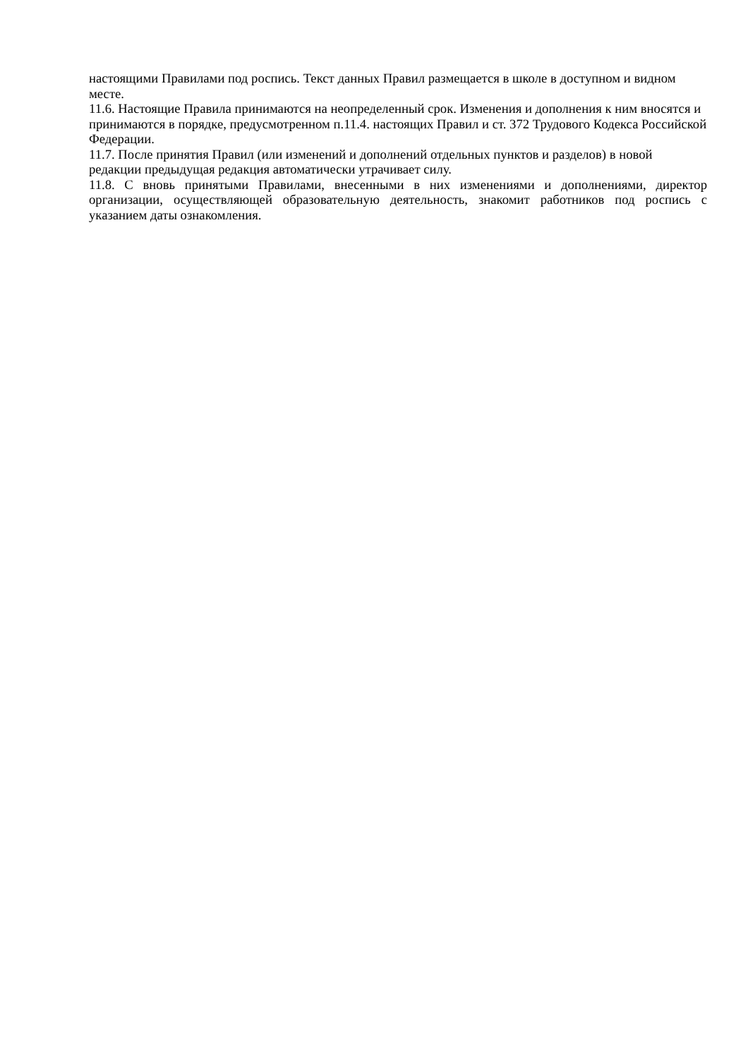настоящими Правилами под роспись. Текст данных Правил размещается в школе в доступном и видном месте.
11.6. Настоящие Правила принимаются на неопределенный срок. Изменения и дополнения к ним вносятся и принимаются в порядке, предусмотренном п.11.4. настоящих Правил и ст. 372 Трудового Кодекса Российской Федерации.
11.7. После принятия Правил (или изменений и дополнений отдельных пунктов и разделов) в новой редакции предыдущая редакция автоматически утрачивает силу.
11.8. С вновь принятыми Правилами, внесенными в них изменениями и дополнениями, директор организации, осуществляющей образовательную деятельность, знакомит работников под роспись с указанием даты ознакомления.